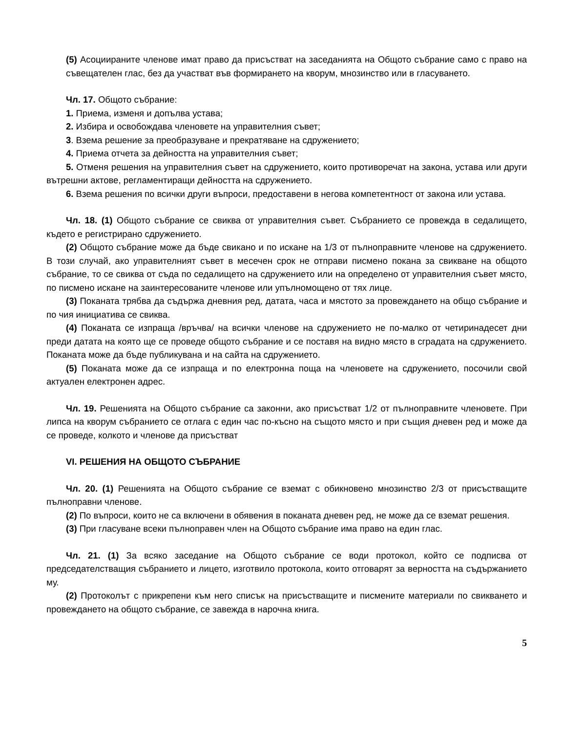(5) Асоциираните членове имат право да присъстват на заседанията на Общото събрание само с право на съвещателен глас, без да участват във формирането на кворум, мнозинство или в гласуването.
Чл. 17. Общото събрание:
1. Приема, изменя и допълва устава;
2. Избира и освобождава членовете на управителния съвет;
3. Взема решение за преобразуване и прекратяване на сдружението;
4. Приема отчета за дейността на управителния съвет;
5. Отменя решения на управителния съвет на сдружението, които противоречат на закона, устава или други вътрешни актове, регламентиращи дейността на сдружението.
6. Взема решения по всички други въпроси, предоставени в негова компетентност от закона или устава.
Чл. 18. (1) Общото събрание се свиква от управителния съвет. Събранието се провежда в седалището, където е регистрирано сдружението.
(2) Общото събрание може да бъде свикано и по искане на 1/3 от пълноправните членове на сдружението. В този случай, ако управителният съвет в месечен срок не отправи писмено покана за свикване на общото събрание, то се свиква от съда по седалището на сдружението или на определено от управителния съвет място, по писмено искане на заинтересованите членове или упълномощено от тях лице.
(3) Поканата трябва да съдържа дневния ред, датата, часа и мястото за провеждането на общо събрание и по чия инициатива се свиква.
(4) Поканата се изпраща /връчва/ на всички членове на сдружението не по-малко от четиринадесет дни преди датата на която ще се проведе общото събрание и се поставя на видно място в сградата на сдружението. Поканата може да бъде публикувана и на сайта на сдружението.
(5) Поканата може да се изпраща и по електронна поща на членовете на сдружението, посочили свой актуален електронен адрес.
Чл. 19. Решенията на Общото събрание са законни, ако присъстват 1/2 от пълноправните членовете. При липса на кворум събранието се отлага с един час по-късно на същото място и при същия дневен ред и може да се проведе, колкото и членове да присъстват
VI. РЕШЕНИЯ НА ОБЩОТО СЪБРАНИЕ
Чл. 20. (1) Решенията на Общото събрание се вземат с обикновено мнозинство 2/3 от присъстващите пълноправни членове.
(2) По въпроси, които не са включени в обявения в поканата дневен ред, не може да се вземат решения.
(3) При гласуване всеки пълноправен член на Общото събрание има право на един глас.
Чл. 21. (1) За всяко заседание на Общото събрание се води протокол, който се подписва от председателстващия събранието и лицето, изготвило протокола, които отговарят за верността на съдържанието му.
(2) Протоколът с прикрепени към него списък на присъстващите и писмените материали по свикването и провеждането на общото събрание, се завежда в нарочна книга.
5